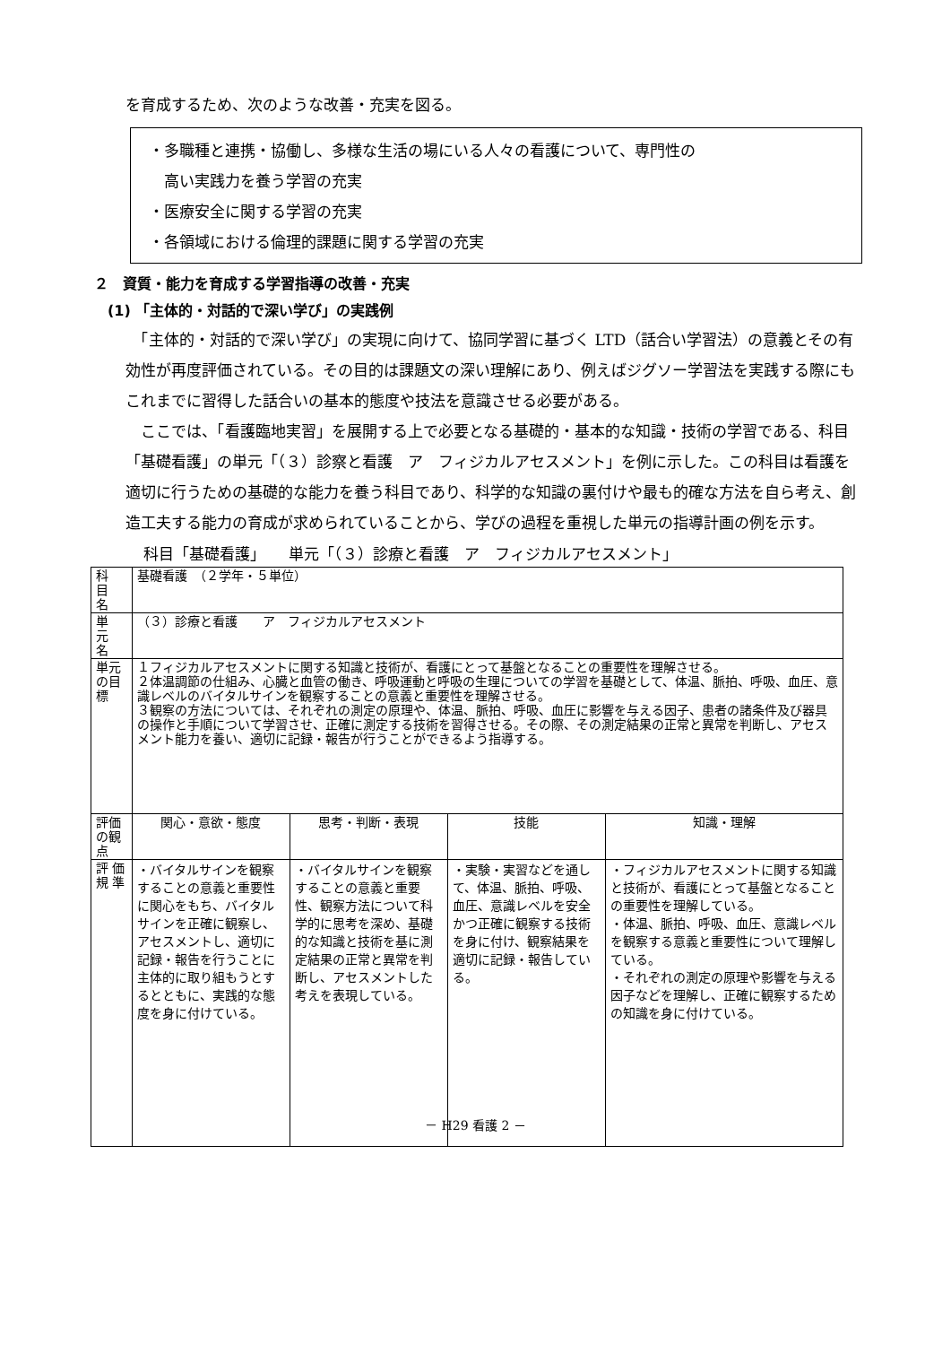を育成するため、次のような改善・充実を図る。
・多職種と連携・協働し、多様な生活の場にいる人々の看護について、専門性の
　高い実践力を養う学習の充実
・医療安全に関する学習の充実
・各領域における倫理的課題に関する学習の充実
２　資質・能力を育成する学習指導の改善・充実
(1) 「主体的・対話的で深い学び」の実践例
　「主体的・対話的で深い学び」の実現に向けて、協同学習に基づく LTD（話合い学習法）の意義とその有効性が再度評価されている。その目的は課題文の深い理解にあり、例えばジグソー学習法を実践する際にもこれまでに習得した話合いの基本的態度や技法を意識させる必要がある。
　ここでは、「看護臨地実習」を展開する上で必要となる基礎的・基本的な知識・技術の学習である、科目「基礎看護」の単元「（３）診察と看護　ア　フィジカルアセスメント」を例に示した。この科目は看護を適切に行うための基礎的な能力を養う科目であり、科学的な知識の裏付けや最も的確な方法を自ら考え、創造工夫する能力の育成が求められていることから、学びの過程を重視した単元の指導計画の例を示す。
科目「基礎看護」　　単元「（３）診療と看護　ア　フィジカルアセスメント」
| 科 目 名 | 基礎看護 （２学年・５単位） | | | |
| 単 元 名 | （３）診療と看護 ア フィジカルアセスメント | | | |
| 単元の目標 | １フィジカルアセスメントに関する知識と技術が、看護にとって基盤となることの重要性を理解させる。 ２体温調節の仕組み、心臓と血管の働き、呼吸運動と呼吸の生理についての学習を基礎として、体温、脈拍、呼吸、血圧、意識レベルのバイタルサインを観察することの意義と重要性を理解させる。 ３観察の方法については、それぞれの測定の原理や、体温、脈拍、呼吸、血圧に影響を与える因子、患者の諸条件及び器具の操作と手順について学習させ、正確に測定する技術を習得させる。その際、その測定結果の正常と異常を判断し、アセスメント能力を養い、適切に記録・報告が行うことができるよう指導する。 | | | |
| 評価の観点 | 関心・意欲・態度 | 思考・判断・表現 | 技能 | 知識・理解 |
| 評 価 規 準 | ・バイタルサインを観察することの意義と重要性に関心をもち、バイタルサインを正確に観察し、アセスメントし、適切に記録・報告を行うことに主体的に取り組もうとするとともに、実践的な態度を身に付けている。 | ・バイタルサインを観察することの意義と重要性、観察方法について科学的に思考を深め、基礎的な知識と技術を基に測定結果の正常と異常を判断し、アセスメントした考えを表現している。 | ・実験・実習などを通して、体温、脈拍、呼吸、血圧、意識レベルを安全かつ正確に観察する技術を身に付け、観察結果を適切に記録・報告している。 | ・フィジカルアセスメントに関する知識と技術が、看護にとって基盤となることの重要性を理解している。 ・体温、脈拍、呼吸、血圧、意識レベルを観察する意義と重要性について理解している。 ・それぞれの測定の原理や影響を与える因子などを理解し、正確に観察するための知識を身に付けている。 |
－ H29 看護 2 －